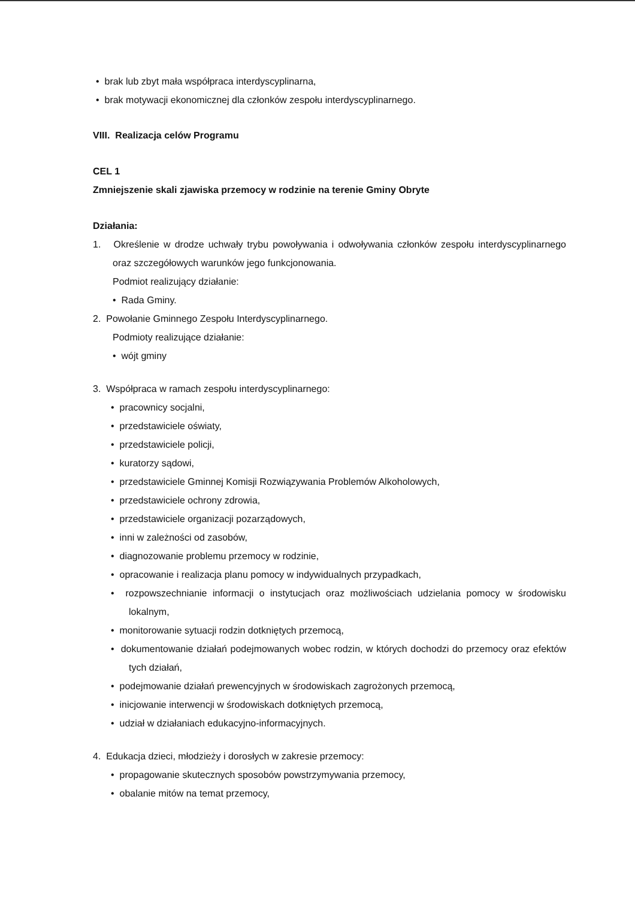• brak lub zbyt mała współpraca interdyscyplinarna,
• brak motywacji ekonomicznej dla członków zespołu interdyscyplinarnego.
VIII. Realizacja celów Programu
CEL 1
Zmniejszenie skali zjawiska przemocy w rodzinie na terenie Gminy Obryte
Działania:
1. Określenie w drodze uchwały trybu powoływania i odwoływania członków zespołu interdyscyplinarnego oraz szczegółowych warunków jego funkcjonowania.
Podmiot realizujący działanie:
• Rada Gminy.
2. Powołanie Gminnego Zespołu Interdyscyplinarnego.
Podmioty realizujące działanie:
• wójt gminy
3. Współpraca w ramach zespołu interdyscyplinarnego:
• pracownicy socjalni,
• przedstawiciele oświaty,
• przedstawiciele policji,
• kuratorzy sądowi,
• przedstawiciele Gminnej Komisji Rozwiązywania Problemów Alkoholowych,
• przedstawiciele ochrony zdrowia,
• przedstawiciele organizacji pozarządowych,
• inni w zależności od zasobów,
• diagnozowanie problemu przemocy w rodzinie,
• opracowanie i realizacja planu pomocy w indywidualnych przypadkach,
• rozpowszechnianie informacji o instytucjach oraz możliwościach udzielania pomocy w środowisku lokalnym,
• monitorowanie sytuacji rodzin dotkniętych przemocą,
• dokumentowanie działań podejmowanych wobec rodzin, w których dochodzi do przemocy oraz efektów tych działań,
• podejmowanie działań prewencyjnych w środowiskach zagrożonych przemocą,
• inicjowanie interwencji w środowiskach dotkniętych przemocą,
• udział w działaniach edukacyjno-informacyjnych.
4. Edukacja dzieci, młodzieży i dorosłych w zakresie przemocy:
• propagowanie skutecznych sposobów powstrzymywania przemocy,
• obalanie mitów na temat przemocy,